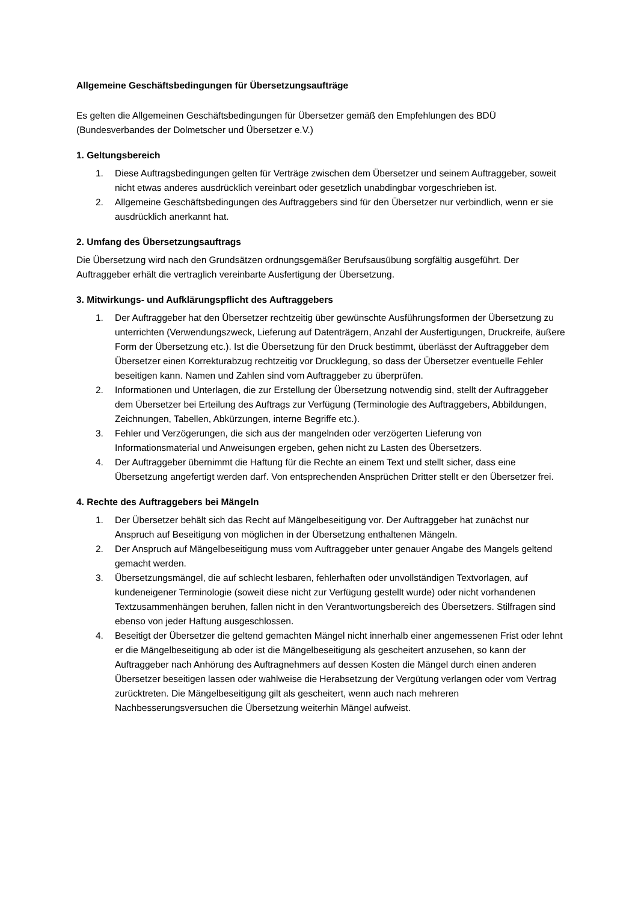Allgemeine Geschäftsbedingungen für Übersetzungsaufträge
Es gelten die Allgemeinen Geschäftsbedingungen für Übersetzer gemäß den Empfehlungen des BDÜ (Bundesverbandes der Dolmetscher und Übersetzer e.V.)
1. Geltungsbereich
1. Diese Auftragsbedingungen gelten für Verträge zwischen dem Übersetzer und seinem Auftraggeber, soweit nicht etwas anderes ausdrücklich vereinbart oder gesetzlich unabdingbar vorgeschrieben ist.
2. Allgemeine Geschäftsbedingungen des Auftraggebers sind für den Übersetzer nur verbindlich, wenn er sie ausdrücklich anerkannt hat.
2. Umfang des Übersetzungsauftrags
Die Übersetzung wird nach den Grundsätzen ordnungsgemäßer Berufsausübung sorgfältig ausgeführt. Der Auftraggeber erhält die vertraglich vereinbarte Ausfertigung der Übersetzung.
3. Mitwirkungs- und Aufklärungspflicht des Auftraggebers
1. Der Auftraggeber hat den Übersetzer rechtzeitig über gewünschte Ausführungsformen der Übersetzung zu unterrichten (Verwendungszweck, Lieferung auf Datenträgern, Anzahl der Ausfertigungen, Druckreife, äußere Form der Übersetzung etc.). Ist die Übersetzung für den Druck bestimmt, überlässt der Auftraggeber dem Übersetzer einen Korrekturabzug rechtzeitig vor Drucklegung, so dass der Übersetzer eventuelle Fehler beseitigen kann. Namen und Zahlen sind vom Auftraggeber zu überprüfen.
2. Informationen und Unterlagen, die zur Erstellung der Übersetzung notwendig sind, stellt der Auftraggeber dem Übersetzer bei Erteilung des Auftrags zur Verfügung (Terminologie des Auftraggebers, Abbildungen, Zeichnungen, Tabellen, Abkürzungen, interne Begriffe etc.).
3. Fehler und Verzögerungen, die sich aus der mangelnden oder verzögerten Lieferung von Informationsmaterial und Anweisungen ergeben, gehen nicht zu Lasten des Übersetzers.
4. Der Auftraggeber übernimmt die Haftung für die Rechte an einem Text und stellt sicher, dass eine Übersetzung angefertigt werden darf. Von entsprechenden Ansprüchen Dritter stellt er den Übersetzer frei.
4. Rechte des Auftraggebers bei Mängeln
1. Der Übersetzer behält sich das Recht auf Mängelbeseitigung vor. Der Auftraggeber hat zunächst nur Anspruch auf Beseitigung von möglichen in der Übersetzung enthaltenen Mängeln.
2. Der Anspruch auf Mängelbeseitigung muss vom Auftraggeber unter genauer Angabe des Mangels geltend gemacht werden.
3. Übersetzungsmängel, die auf schlecht lesbaren, fehlerhaften oder unvollständigen Textvorlagen, auf kundeneigener Terminologie (soweit diese nicht zur Verfügung gestellt wurde) oder nicht vorhandenen Textzusammenhängen beruhen, fallen nicht in den Verantwortungsbereich des Übersetzers. Stilfragen sind ebenso von jeder Haftung ausgeschlossen.
4. Beseitigt der Übersetzer die geltend gemachten Mängel nicht innerhalb einer angemessenen Frist oder lehnt er die Mängelbeseitigung ab oder ist die Mängelbeseitigung als gescheitert anzusehen, so kann der Auftraggeber nach Anhörung des Auftragnehmers auf dessen Kosten die Mängel durch einen anderen Übersetzer beseitigen lassen oder wahlweise die Herabsetzung der Vergütung verlangen oder vom Vertrag zurücktreten. Die Mängelbeseitigung gilt als gescheitert, wenn auch nach mehreren Nachbesserungsversuchen die Übersetzung weiterhin Mängel aufweist.